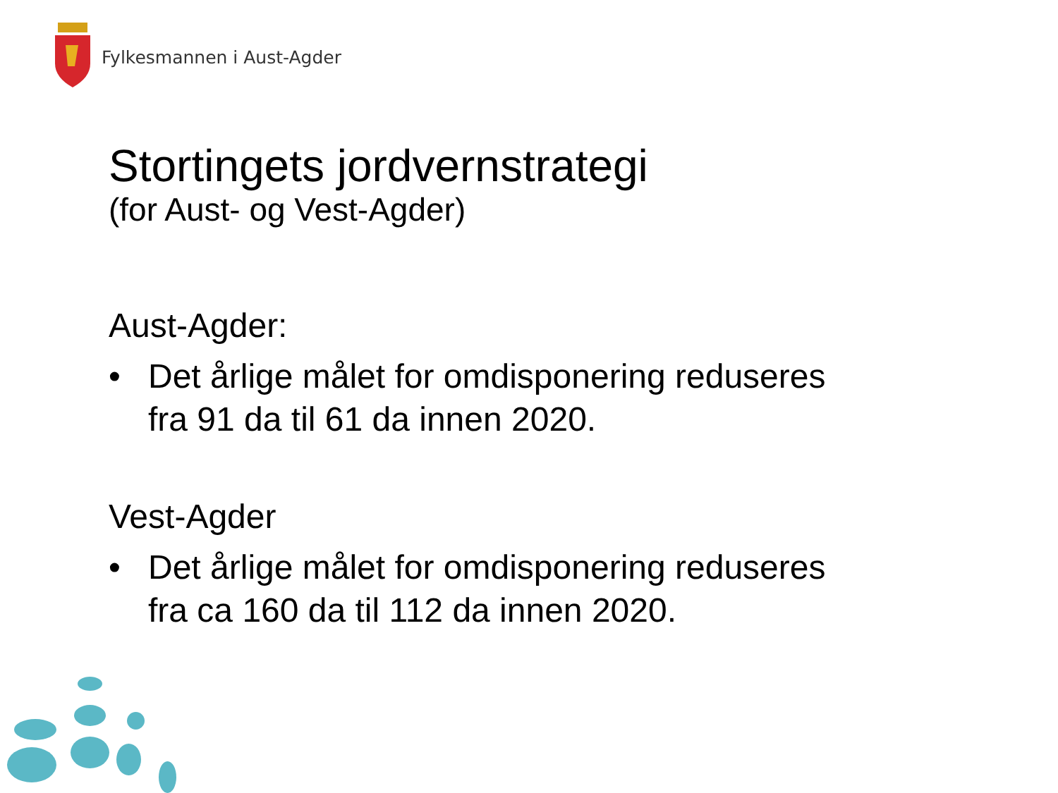Fylkesmannen i Aust-Agder
Stortingets jordvernstrategi
(for Aust- og Vest-Agder)
Aust-Agder:
• Det årlige målet for omdisponering reduseres
fra 91 da til 61 da innen 2020.
Vest-Agder
• Det årlige målet for omdisponering reduseres
fra ca 160 da til 112 da innen 2020.